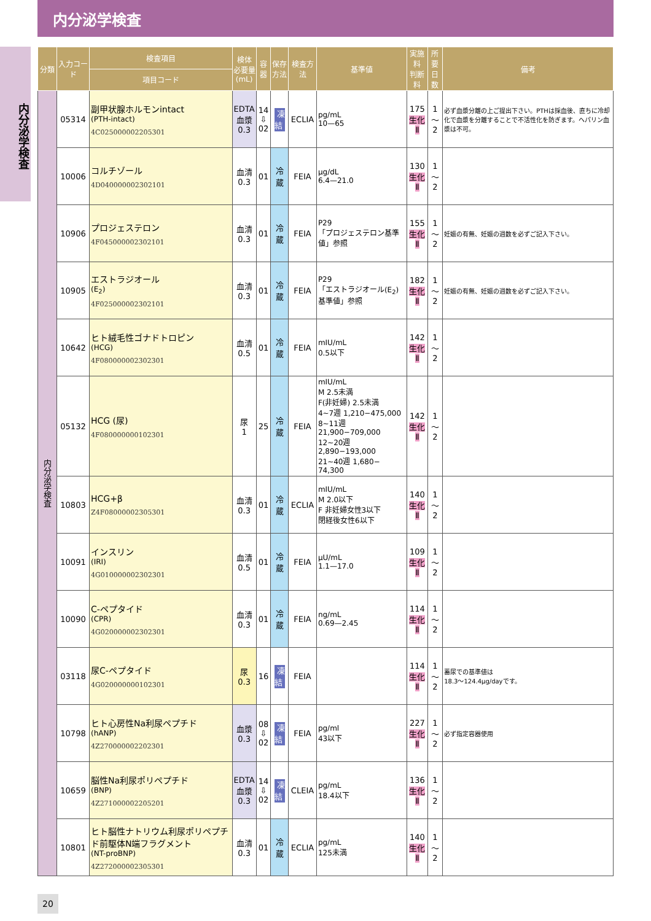内分泌学検査
内分泌学検査
| 分類 | 入力コード | 検査項目 | 検体 必要量 (mL) | 容器 | 保存 方法 | 検査方法 | 基準値 | 実施料 判断料 | 所要 日数 | 備考 |
| --- | --- | --- | --- | --- | --- | --- | --- | --- | --- | --- |
| | | 項目コード | | | | | | | | |
| 内分泌学検査 | 05314 | 副甲状腺ホルモンintact (PTH-intact) 4C025000002205301 | EDTA 血漿 0.3 | 14 ⇩ 02 | 凍結 | ECLIA | pg/mL 10—65 | 175 生化Ⅱ | 1～2 | 必ず血漿分離の上ご提出下さい。PTHは採血後、直ちに冷却化で血漿を分離することで不活性化を防ぎます。ヘパリン血漿は不可。 |
| | 10006 | コルチゾール 4D040000002302101 | 血清 0.3 | 01 | 冷蔵 | FEIA | μg/dL 6.4—21.0 | 130 生化Ⅱ | 1～2 | |
| | 10906 | プロジェステロン 4F045000002302101 | 血清 0.3 | 01 | 冷蔵 | FEIA | P29 「プロジェステロン基準値」参照 | 155 生化Ⅱ | 1～2 | 妊娠の有無、妊娠の週数を必ずご記入下さい。 |
| | 10905 | エストラジオール (E<sub>2</sub>) 4F025000002302101 | 血清 0.3 | 01 | 冷蔵 | FEIA | P29 「エストラジオール(E<sub>2</sub>)基準値」参照 | 182 生化Ⅱ | 1～2 | 妊娠の有無、妊娠の週数を必ずご記入下さい。 |
| | 10642 | ヒト絨毛性ゴナドトロピン (HCG) 4F080000002302301 | 血清 0.5 | 01 | 冷蔵 | FEIA | mIU/mL 0.5以下 | 142 生化Ⅱ | 1～2 | |
| | 05132 | HCG (尿) 4F080000000102301 | 尿 1 | 25 | 冷蔵 | FEIA | mIU/mL M 2.5未満 F(非妊婦) 2.5未満 4~7週 1,210−475,000 8~11週 21,900−709,000 12~20週 2,890−193,000 21~40週 1,680− 74,300 | 142 生化Ⅱ | 1～2 | |
| | 10803 | HCG+β Z4F08000002305301 | 血清 0.3 | 01 | 冷蔵 | ECLIA | mIU/mL M 2.0以下 F 非妊婦女性3以下 閉経後女性6以下 | 140 生化Ⅱ | 1～2 | |
| | 10091 | インスリン (IRI) 4G010000002302301 | 血清 0.5 | 01 | 冷蔵 | FEIA | μU/mL 1.1—17.0 | 109 生化Ⅱ | 1～2 | |
| | 10090 | C-ペプタイド (CPR) 4G020000002302301 | 血清 0.3 | 01 | 冷蔵 | FEIA | ng/mL 0.69—2.45 | 114 生化Ⅱ | 1～2 | |
| | 03118 | 尿C-ペプタイド 4G020000000102301 | 尿 0.3 | 16 | 凍結 | FEIA | | 114 生化Ⅱ | 1～2 | 蓄尿での基準値は 18.3～124.4μg/dayです。 |
| | 10798 | ヒト心房性Na利尿ペプチド (hANP) 4Z270000002202301 | 血漿 0.3 | 08 ⇩ 02 | 凍結 | FEIA | pg/ml 43以下 | 227 生化Ⅱ | 1～2 | 必ず指定容器使用 |
| | 10659 | 脳性Na利尿ポリペプチド (BNP) 4Z271000002205201 | EDTA 血漿 0.3 | 14 ⇩ 02 | 凍結 | CLEIA | pg/mL 18.4以下 | 136 生化Ⅱ | 1～2 | |
| | 10801 | ヒト脳性ナトリウム利尿ポリペプチド前駆体N端フラグメント (NT-proBNP) 4Z272000002305301 | 血清 0.3 | 01 | 冷蔵 | ECLIA | pg/mL 125未満 | 140 生化Ⅱ | 1～2 | |
20